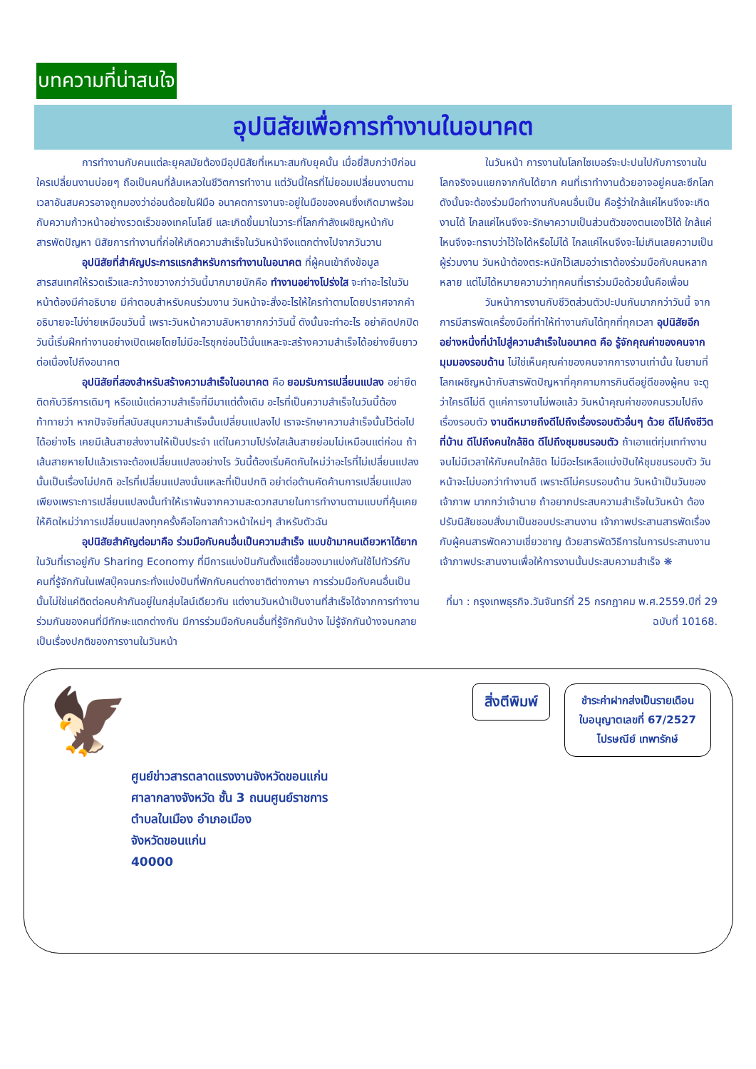บทความที่น่าสนใจ
อุปนิสัยเพื่อการทำงานในอนาคต
การทำงานกับคนแต่ละยุคสมัยต้องมีอุปนิสัยที่เหมาะสมกับยุคนั้น เมื่อยี่สิบกว่าปีก่อน ใครเปลี่ยนงานบ่อยๆ ถือเป็นคนที่ล้มเหลวในชีวิตการทำงาน แต่วันนี้ใครที่ไม่ยอมเปลี่ยนงานตามเวลาอันสมควรอาจถูกมองว่าอ่อนด้อยในฝีมือ อนาคตการงานจะอยู่ในมือของคนซึ่งเกิดมาพร้อมกับความก้าวหน้าอย่างรวดเร็วของเทคโนโลยี และเกิดขึ้นมาในวาระที่โลกกำลังเผชิญหน้ากับสารพัดปัญหา นิสัยการทำงานที่ก่อให้เกิดความสำเร็จในวันหน้าจึงแตกต่างไปจากวันวาน
อุปนิสัยที่สำคัญประการแรกสำหรับการทำงานในอนาคต ที่ผู้คนเข้าถึงข้อมูลสารสนเทศให้รวดเร็วและกว้างขวางกว่าวันนี้มากมายนักคือ ทำงานอย่างโปร่งใส จะทำอะไรในวันหน้าต้องมีคำอธิบาย มีคำตอบสำหรับคนร่วมงาน วันหน้าจะสั่งอะไรให้ใครทำตามโดยปราศจากคำอธิบายจะไม่ง่ายเหมือนวันนี้ เพราะวันหน้าความลับหายากกว่าวันนี้ ดังนั้นจะทำอะไร อย่าคิดปกปิด วันนี้เริ่มฝึกทำงานอย่างเปิดเผยโดยไม่มีอะไรซุกซ่อนไว้นั่นแหละจะสร้างความสำเร็จได้อย่างยืนยาวต่อเนื่องไปถึงอนาคต
อุปนิสัยที่สองสำหรับสร้างความสำเร็จในอนาคต คือ ยอมรับการเปลี่ยนแปลง อย่ายึดติดกับวิธีการเดิมๆ หรือแม้แต่ความสำเร็จที่มีมาแต่ดั้งเดิม อะไรที่เป็นความสำเร็จในวันนี้ต้องท้าทายว่า หากปัจจัยที่สนับสนุนความสำเร็จนั้นเปลี่ยนแปลงไป เราจะรักษาความสำเร็จนั้นไว้ต่อไปได้อย่างไร เคยมีเส้นสายส่งงานให้เป็นประจำ แต่ในความโปร่งใสเส้นสายย่อมไม่เหมือนแต่ก่อน ถ้าเส้นสายหายไปแล้วเราจะต้องเปลี่ยนแปลงอย่างไร วันนี้ต้องเริ่มคิดกันใหม่ว่าอะไรที่ไม่เปลี่ยนแปลงนั้นเป็นเรื่องไม่ปกติ อะไรที่เปลี่ยนแปลงนั่นแหละที่เป็นปกติ อย่าต่อต้านคัดค้านการเปลี่ยนแปลงเพียงเพราะการเปลี่ยนแปลงนั้นทำให้เราพ้นจากความสะดวกสบายในการทำงานตามแบบที่คุ้นเคย ให้คิดใหม่ว่าการเปลี่ยนแปลงทุกครั้งคือโอกาสก้าวหน้าใหม่ๆ สำหรับตัวฉัน
อุปนิสัยสำคัญต่อมาคือ ร่วมมือกับคนอื่นเป็นความสำเร็จ แบบข้ามาคนเดียวหาได้ยากในวันที่เราอยู่กับ Sharing Economy ที่มีการแบ่งปันกันตั้งแต่ซื้อของมาแบ่งกันใช้ไปทัวร์กับคนที่รู้จักกันในเฟสบุ๊คจนกระทั่งแบ่งปันที่พักกับคนต่างชาติต่างภาษา การร่วมมือกับคนอื่นเป็นนั้นไม่ใช่แค่ติดต่อคบค้ากันอยู่ในกลุ่มไลน์เดียวกัน แต่งานวันหน้าเป็นงานที่สำเร็จได้จากการทำงานร่วมกันของคนที่มีทักษะแตกต่างกัน มีการร่วมมือกับคนอื่นที่รู้จักกันบ้าง ไม่รู้จักกันบ้างจนกลายเป็นเรื่องปกติของการงานในวันหน้า
ในวันหน้า การงานในโลกไซเบอร์จะปะปนไปกับการงานในโลกจริงจนแยกจากกันได้ยาก คนที่เราทำงานด้วยอาจอยู่คนละซีกโลก ดังนั้นจะต้องร่วมมือทำงานกับคนอื่นเป็น คือรู้ว่าใกล้แค่ไหนจึงจะเกิดงานได้ ไกลแค่ไหนจึงจะรักษาความเป็นส่วนตัวของตนเองไว้ได้ ใกล้แค่ไหนจึงจะทราบว่าไว้ใจได้หรือไม่ได้ ไกลแค่ไหนจึงจะไม่เกินเลยความเป็นผู้ร่วมงาน วันหน้าต้องตระหนักไว้เสมอว่าเราต้องร่วมมือกับคนหลากหลาย แต่ไม่ได้หมายความว่าทุกคนที่เราร่วมมือด้วยนั้นคือเพื่อน
วันหน้าการงานกับชีวิตส่วนตัวปะปนกันมากกว่าวันนี้ จากการมีสารพัดเครื่องมือที่ทำให้ทำงานกันได้ทุกที่ทุกเวลา อุปนิสัยอีกอย่างหนึ่งที่นำไปสู่ความสำเร็จในอนาคต คือ รู้จักคุณค่าของคนจากมุมมองรอบด้าน ไม่ใช่เห็นคุณค่าของคนจากการงานเท่านั้น ในยามที่โลกเผชิญหน้ากับสารพัดปัญหาที่คุกคามการกินดีอยู่ดีของผู้คน จะดูว่าใครดีไม่ดี ดูแค่การงานไม่พอแล้ว วันหน้าคุณค่าของคนรวมไปถึงเรื่องรอบตัว งานดีหมายถึงดีไปถึงเรื่องรอบตัวอื่นๆ ด้วย ดีไปถึงชีวิตที่บ้าน ดีไปถึงคนใกล้ชิด ดีไปถึงชุมชนรอบตัว ถ้าเอาแต่ทุ่มเททำงานจนไม่มีเวลาให้กับคนใกล้ชิด ไม่มีอะไรเหลือแบ่งปันให้ชุมชนรอบตัว วันหน้าจะไม่บอกว่าทำงานดี เพราะดีไม่ครบรอบด้าน วันหน้าเป็นวันของเจ้าภาพ มากกว่าเจ้านาย ถ้าอยากประสบความสำเร็จในวันหน้า ต้องปรับนิสัยชอบสั่งมาเป็นชอบประสานงาน เจ้าภาพประสานสารพัดเรื่องกับผู้คนสารพัดความเชี่ยวชาญ ด้วยสารพัดวิธีการในการประสานงาน เจ้าภาพประสานงานเพื่อให้การงานนั้นประสบความสำเร็จ ❋
ที่มา : กรุงเทพธุรกิจ.วันจันทร์ที่ 25 กรกฎาคม พ.ศ.2559.ปีที่ 29 ฉบับที่ 10168.
🦅
ศูนย์ข่าวสารตลาดแรงงานจังหวัดขอนแก่น
ศาลากลางจังหวัด ชั้น 3 ถนนศูนย์ราชการ
ตำบลในเมือง อำเภอเมือง
จังหวัดขอนแก่น
40000
สิ่งตีพิมพ์
ชำระค่าฝากส่งเป็นรายเดือน
ใบอนุญาตเลขที่ 67/2527
ไปรษณีย์ เทพารักษ์